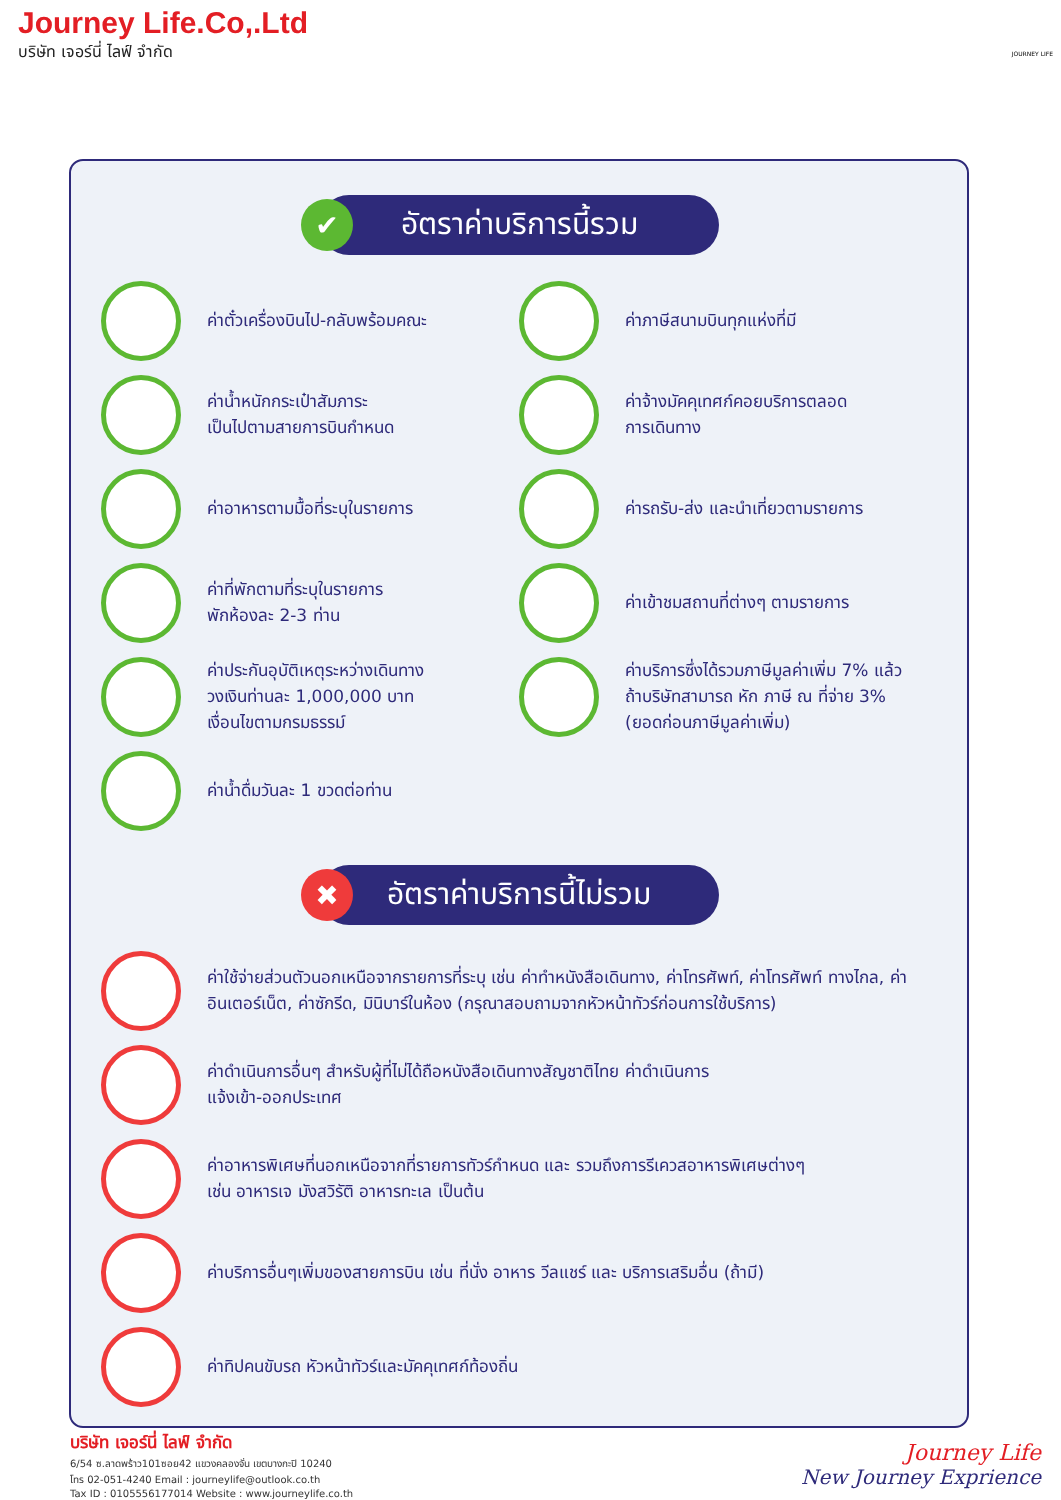Journey Life.Co,.Ltd
บริษัท เจอร์นี่ ไลฟ์ จำกัด
JOURNEY LIFE
✔ อัตราค่าบริการนี้รวม
ค่าตั๋วเครื่องบินไป-กลับพร้อมคณะ
ค่าภาษีสนามบินทุกแห่งที่มี
ค่าน้ำหนักกระเป๋าสัมภาระ
เป็นไปตามสายการบินกำหนด
ค่าจ้างมัคคุเทศก์คอยบริการตลอด
การเดินทาง
ค่าอาหารตามมื้อที่ระบุในรายการ
ค่ารถรับ-ส่ง และนำเที่ยวตามรายการ
ค่าที่พักตามที่ระบุในรายการ
พักห้องละ 2-3 ท่าน
ค่าเข้าชมสถานที่ต่างๆ ตามรายการ
ค่าประกันอุบัติเหตุระหว่างเดินทาง
วงเงินท่านละ 1,000,000 บาท
เงื่อนไขตามกรมธรรม์
ค่าบริการซึ่งได้รวมภาษีมูลค่าเพิ่ม 7% แล้ว
ถ้าบริษัทสามารถ หัก ภาษี ณ ที่จ่าย 3%
(ยอดก่อนภาษีมูลค่าเพิ่ม)
ค่าน้ำดื่มวันละ 1 ขวดต่อท่าน
✖ อัตราค่าบริการนี้ไม่รวม
ค่าใช้จ่ายส่วนตัวนอกเหนือจากรายการที่ระบุ เช่น ค่าทำหนังสือเดินทาง, ค่าโทรศัพท์, ค่าโทรศัพท์ ทางไกล, ค่าอินเตอร์เน็ต, ค่าซักรีด, มินิบาร์ในห้อง (กรุณาสอบถามจากหัวหน้าทัวร์ก่อนการใช้บริการ)
ค่าดำเนินการอื่นๆ สำหรับผู้ที่ไม่ได้ถือหนังสือเดินทางสัญชาติไทย ค่าดำเนินการ
แจ้งเข้า-ออกประเทศ
ค่าอาหารพิเศษที่นอกเหนือจากที่รายการทัวร์กำหนด และ รวมถึงการรีเควสอาหารพิเศษต่างๆ
เช่น อาหารเจ มังสวิรัติ อาหารทะเล เป็นต้น
ค่าบริการอื่นๆเพิ่มของสายการบิน เช่น ที่นั่ง อาหาร วีลแชร์ และ บริการเสริมอื่น (ถ้ามี)
ค่าทิปคนขับรถ หัวหน้าทัวร์และมัคคุเทศก์ท้องถิ่น
บริษัท เจอร์นี่ ไลฟ์ จำกัด
6/54 ซ.ลาดพร้าว101ซอย42 แขวงคลองจั่น เขตบางกะปิ 10240
โทร 02-051-4240 Email : journeylife@outlook.co.th
Tax ID : 0105556177014 Website : www.journeylife.co.th
Journey Life
New Journey Exprience